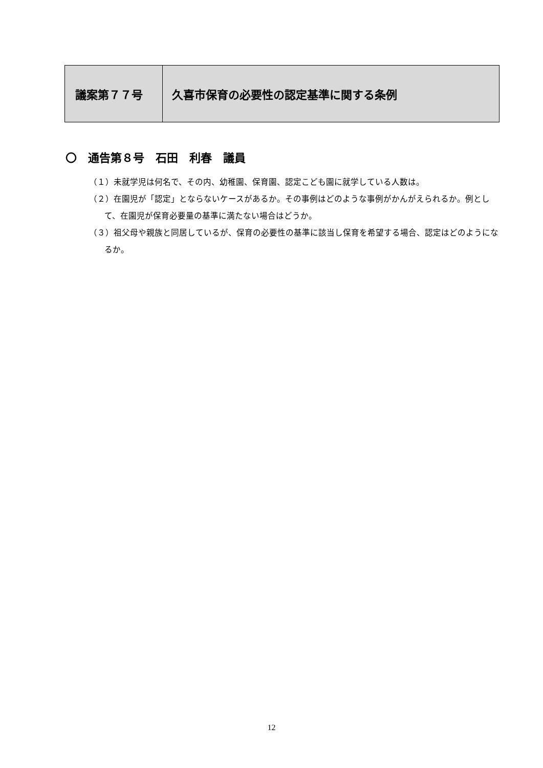| 議案第７７号 | 久喜市保育の必要性の認定基準に関する条例 |
〇　通告第８号　石田　利春　議員
（１）未就学児は何名で、その内、幼稚園、保育園、認定こども園に就学している人数は。
（２）在園児が「認定」とならないケースがあるか。その事例はどのような事例がかんがえられるか。例として、在園児が保育必要量の基準に満たない場合はどうか。
（３）祖父母や親族と同居しているが、保育の必要性の基準に該当し保育を希望する場合、認定はどのようになるか。
12